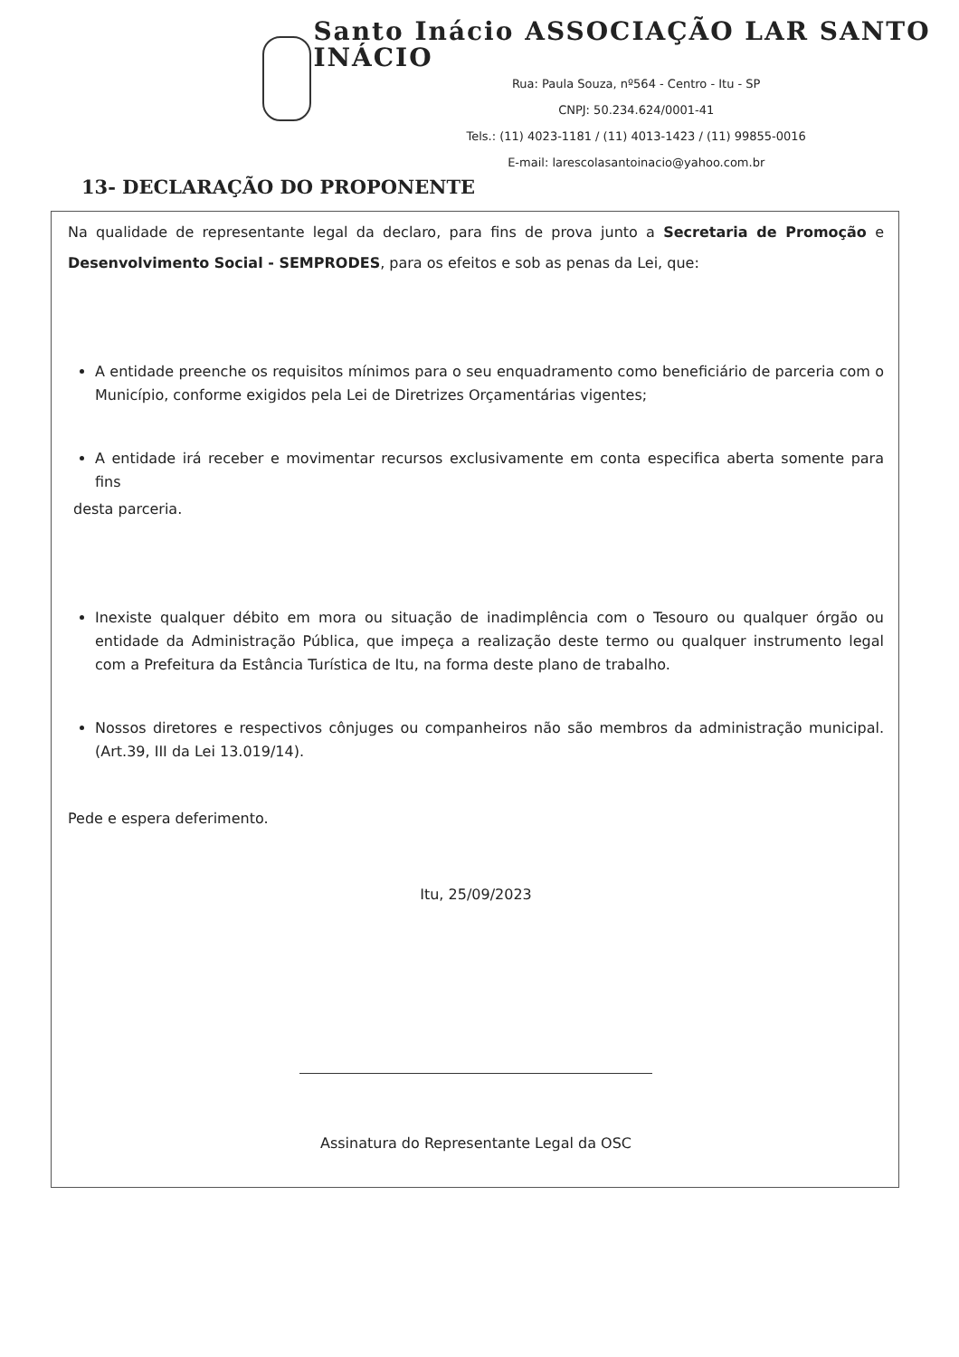Santo Inácio ASSOCIAÇÃO LAR SANTO INÁCIO
Rua: Paula Souza, nº564 - Centro - Itu - SP
CNPJ: 50.234.624/0001-41
Tels.: (11) 4023-1181 / (11) 4013-1423 / (11) 99855-0016
E-mail: larescolasantoinacio@yahoo.com.br
13- DECLARAÇÃO DO PROPONENTE
Na qualidade de representante legal da declaro, para fins de prova junto a Secretaria de Promoção e Desenvolvimento Social - SEMPRODES, para os efeitos e sob as penas da Lei, que:
A entidade preenche os requisitos mínimos para o seu enquadramento como beneficiário de parceria com o Município, conforme exigidos pela Lei de Diretrizes Orçamentárias vigentes;
A entidade irá receber e movimentar recursos exclusivamente em conta especifica aberta somente para fins
desta parceria.
Inexiste qualquer débito em mora ou situação de inadimplência com o Tesouro ou qualquer órgão ou entidade da Administração Pública, que impeça a realização deste termo ou qualquer instrumento legal com a Prefeitura da Estância Turística de Itu, na forma deste plano de trabalho.
Nossos diretores e respectivos cônjuges ou companheiros não são membros da administração municipal. (Art.39, III da Lei 13.019/14).
Pede e espera deferimento.
Itu, 25/09/2023
Assinatura do Representante Legal da OSC